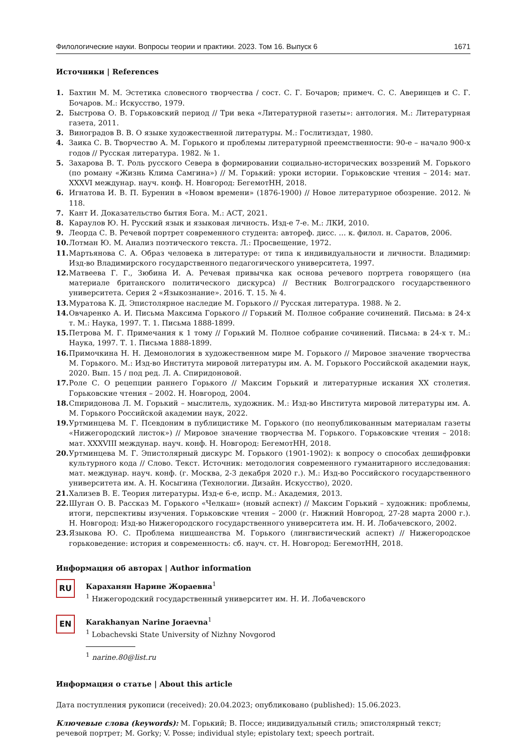Филологические науки. Вопросы теории и практики. 2023. Том 16. Выпуск 6 1671
Источники | References
1. Бахтин М. М. Эстетика словесного творчества / сост. С. Г. Бочаров; примеч. С. С. Аверинцев и С. Г. Бочаров. М.: Искусство, 1979.
2. Быстрова О. В. Горьковский период // Три века «Литературной газеты»: антология. М.: Литературная газета, 2011.
3. Виноградов В. В. О языке художественной литературы. М.: Гослитиздат, 1980.
4. Заика С. В. Творчество А. М. Горького и проблемы литературной преемственности: 90-е – начало 900-х годов // Русская литература. 1982. № 1.
5. Захарова В. Т. Роль русского Севера в формировании социально-исторических воззрений М. Горького (по роману «Жизнь Клима Самгина») // М. Горький: уроки истории. Горьковские чтения – 2014: мат. XXXVI междунар. науч. конф. Н. Новгород: БегемотНН, 2018.
6. Игнатова И. В. П. Буренин в «Новом времени» (1876-1900) // Новое литературное обозрение. 2012. № 118.
7. Кант И. Доказательство бытия Бога. М.: АСТ, 2021.
8. Караулов Ю. Н. Русский язык и языковая личность. Изд-е 7-е. М.: ЛКИ, 2010.
9. Леорда С. В. Речевой портрет современного студента: автореф. дисс. … к. филол. н. Саратов, 2006.
10. Лотман Ю. М. Анализ поэтического текста. Л.: Просвещение, 1972.
11. Мартьянова С. А. Образ человека в литературе: от типа к индивидуальности и личности. Владимир: Изд-во Владимирского государственного педагогического университета, 1997.
12. Матвеева Г. Г., Зюбина И. А. Речевая привычка как основа речевого портрета говорящего (на материале британского политического дискурса) // Вестник Волгоградского государственного университета. Серия 2 «Языкознание». 2016. Т. 15. № 4.
13. Муратова К. Д. Эпистолярное наследие М. Горького // Русская литература. 1988. № 2.
14. Овчаренко А. И. Письма Максима Горького // Горький М. Полное собрание сочинений. Письма: в 24-х т. М.: Наука, 1997. Т. 1. Письма 1888-1899.
15. Петрова М. Г. Примечания к 1 тому // Горький М. Полное собрание сочинений. Письма: в 24-х т. М.: Наука, 1997. Т. 1. Письма 1888-1899.
16. Примочкина Н. Н. Демонология в художественном мире М. Горького // Мировое значение творчества М. Горького. М.: Изд-во Института мировой литературы им. А. М. Горького Российской академии наук, 2020. Вып. 15 / под ред. Л. А. Спиридоновой.
17. Роле С. О рецепции раннего Горького // Максим Горький и литературные искания XX столетия. Горьковские чтения – 2002. Н. Новгород, 2004.
18. Спиридонова Л. М. Горький – мыслитель, художник. М.: Изд-во Института мировой литературы им. А. М. Горького Российской академии наук, 2022.
19. Уртминцева М. Г. Псевдоним в публицистике М. Горького (по неопубликованным материалам газеты «Нижегородский листок») // Мировое значение творчества М. Горького. Горьковские чтения – 2018: мат. XXXVIII междунар. науч. конф. Н. Новгород: БегемотНН, 2018.
20. Уртминцева М. Г. Эпистолярный дискурс М. Горького (1901-1902): к вопросу о способах дешифровки культурного кода // Слово. Текст. Источник: методология современного гуманитарного исследования: мат. междунар. науч. конф. (г. Москва, 2-3 декабря 2020 г.). М.: Изд-во Российского государственного университета им. А. Н. Косыгина (Технологии. Дизайн. Искусство), 2020.
21. Хализев В. Е. Теория литературы. Изд-е 6-е, испр. М.: Академия, 2013.
22. Шуган О. В. Рассказ М. Горького «Челкаш» (новый аспект) // Максим Горький – художник: проблемы, итоги, перспективы изучения. Горьковские чтения – 2000 (г. Нижний Новгород, 27-28 марта 2000 г.). Н. Новгород: Изд-во Нижегородского государственного университета им. Н. И. Лобачевского, 2002.
23. Языкова Ю. С. Проблема ницшеанства М. Горького (лингвистический аспект) // Нижегородское горьковедение: история и современность: сб. науч. ст. Н. Новгород: БегемотНН, 2018.
Информация об авторах | Author information
RU
Караханян Нарине Жораевна<sup>1</sup>
<sup>1</sup> Нижегородский государственный университет им. Н. И. Лобачевского
EN
Karakhanyan Narine Joraevna<sup>1</sup>
<sup>1</sup> Lobachevski State University of Nizhny Novgorod
<sup>1</sup> narine.80@list.ru
Информация о статье | About this article
Дата поступления рукописи (received): 20.04.2023; опубликовано (published): 15.06.2023.
Ключевые слова (keywords): М. Горький; В. Поссе; индивидуальный стиль; эпистолярный текст; речевой портрет; M. Gorky; V. Posse; individual style; epistolary text; speech portrait.